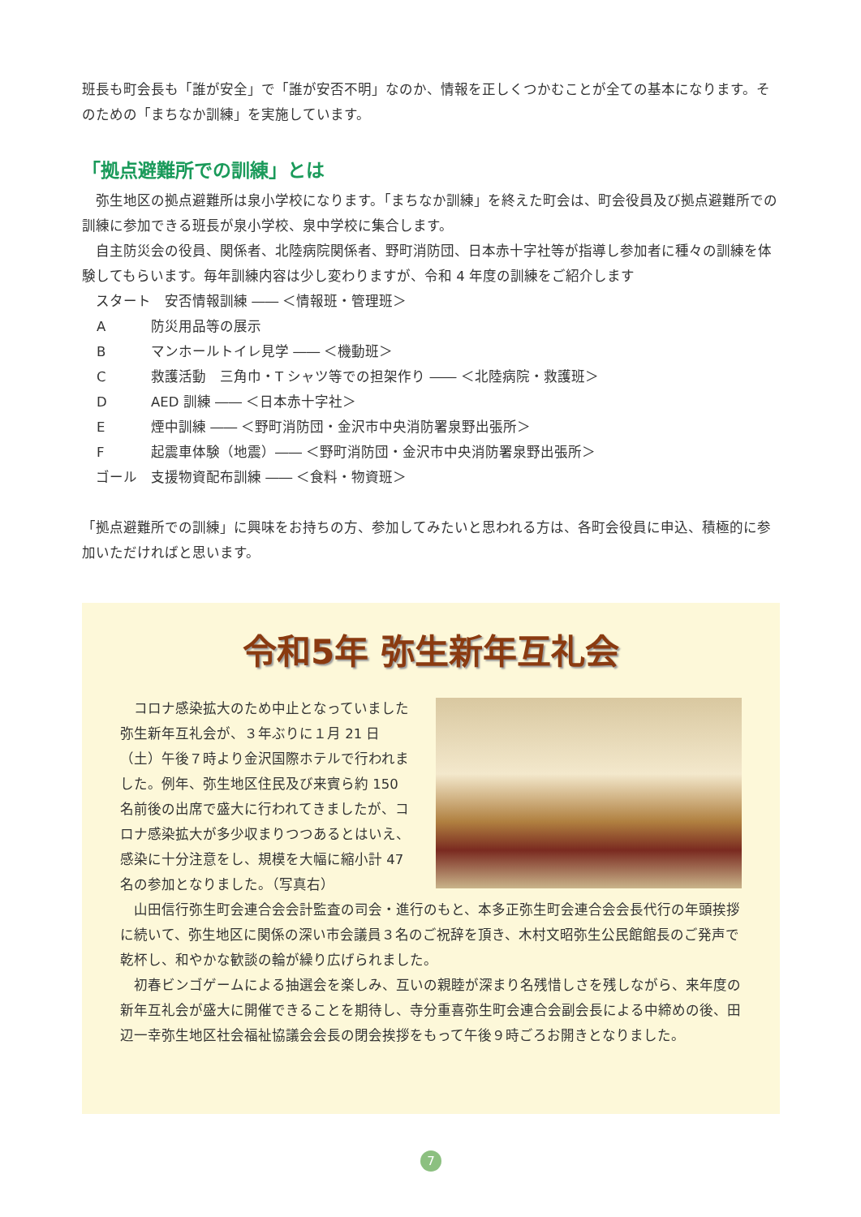班長も町会長も「誰が安全」で「誰が安否不明」なのか、情報を正しくつかむことが全ての基本になります。そのための「まちなか訓練」を実施しています。
「拠点避難所での訓練」とは
　弥生地区の拠点避難所は泉小学校になります。「まちなか訓練」を終えた町会は、町会役員及び拠点避難所での訓練に参加できる班長が泉小学校、泉中学校に集合します。
　自主防災会の役員、関係者、北陸病院関係者、野町消防団、日本赤十字社等が指導し参加者に種々の訓練を体験してもらいます。毎年訓練内容は少し変わりますが、令和 4 年度の訓練をご紹介します
　スタート　安否情報訓練 ―― ＜情報班・管理班＞
A防災用品等の展示
Bマンホールトイレ見学 ―― ＜機動班＞
C救護活動　三角巾・T シャツ等での担架作り ―― ＜北陸病院・救護班＞
D AED 訓練 ―― ＜日本赤十字社＞
E煙中訓練 ―― ＜野町消防団・金沢市中央消防署泉野出張所＞
F起震車体験（地震）―― ＜野町消防団・金沢市中央消防署泉野出張所＞
　ゴール　支援物資配布訓練 ―― ＜食料・物資班＞
「拠点避難所での訓練」に興味をお持ちの方、参加してみたいと思われる方は、各町会役員に申込、積極的に参加いただければと思います。
令和5年 弥生新年互礼会
　コロナ感染拡大のため中止となっていました弥生新年互礼会が、３年ぶりに１月 21 日（土）午後７時より金沢国際ホテルで行われました。例年、弥生地区住民及び来賓ら約 150 名前後の出席で盛大に行われてきましたが、コロナ感染拡大が多少収まりつつあるとはいえ、感染に十分注意をし、規模を大幅に縮小計 47 名の参加となりました。（写真右）
　山田信行弥生町会連合会会計監査の司会・進行のもと、本多正弥生町会連合会会長代行の年頭挨拶に続いて、弥生地区に関係の深い市会議員３名のご祝辞を頂き、木村文昭弥生公民館館長のご発声で乾杯し、和やかな歓談の輪が繰り広げられました。
　初春ビンゴゲームによる抽選会を楽しみ、互いの親睦が深まり名残惜しさを残しながら、来年度の新年互礼会が盛大に開催できることを期待し、寺分重喜弥生町会連合会副会長による中締めの後、田辺一幸弥生地区社会福祉協議会会長の閉会挨拶をもって午後９時ごろお開きとなりました。
7